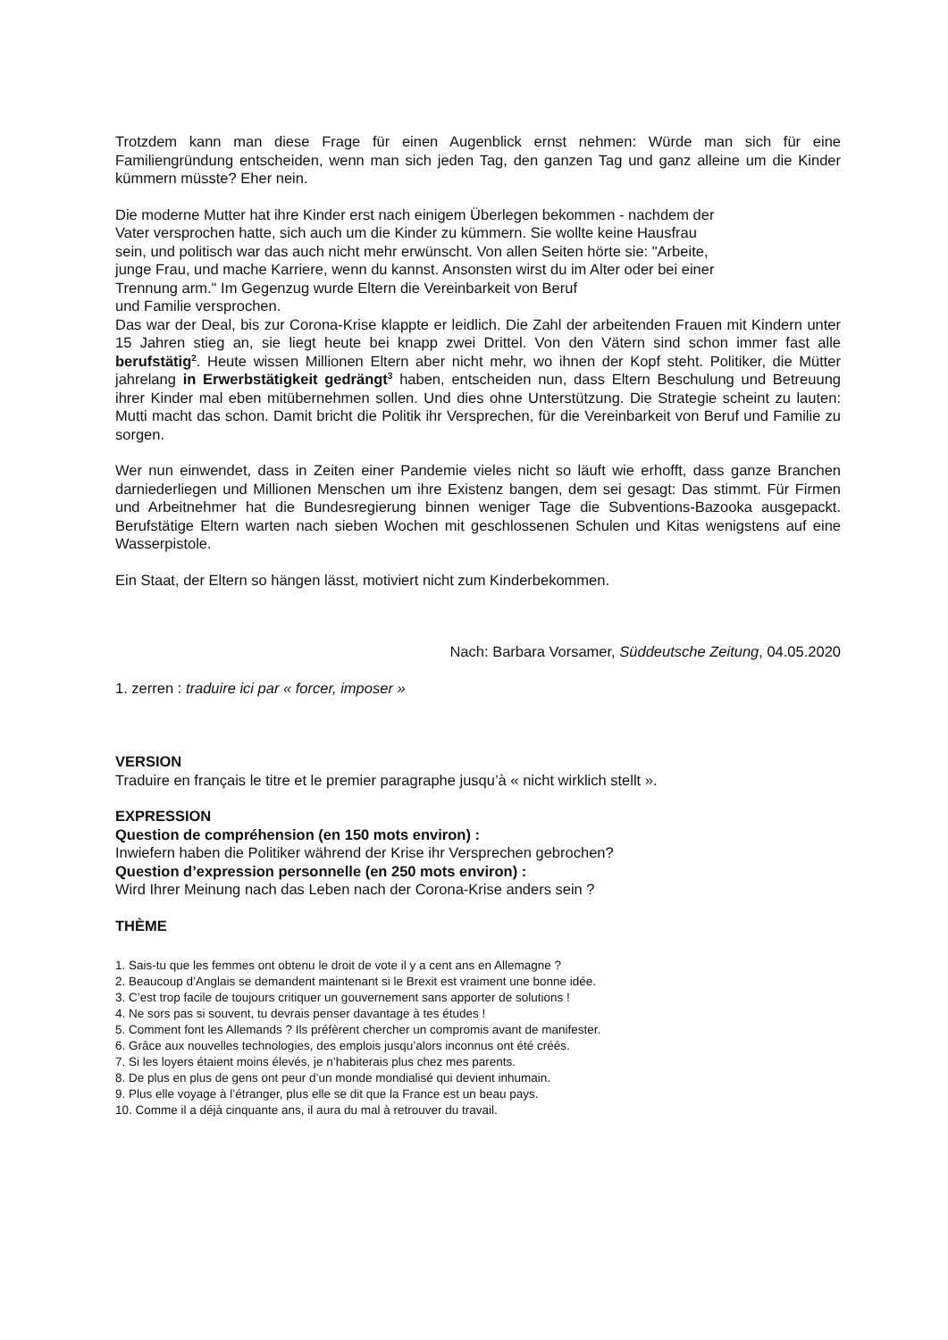Trotzdem kann man diese Frage für einen Augenblick ernst nehmen: Würde man sich für eine Familiengründung entscheiden, wenn man sich jeden Tag, den ganzen Tag und ganz alleine um die Kinder kümmern müsste? Eher nein.
Die moderne Mutter hat ihre Kinder erst nach einigem Überlegen bekommen - nachdem der
Vater versprochen hatte, sich auch um die Kinder zu kümmern. Sie wollte keine Hausfrau
sein, und politisch war das auch nicht mehr erwünscht. Von allen Seiten hörte sie: "Arbeite,
junge Frau, und mache Karriere, wenn du kannst. Ansonsten wirst du im Alter oder bei einer
Trennung arm." Im Gegenzug wurde Eltern die Vereinbarkeit von Beruf
und Familie versprochen.
Das war der Deal, bis zur Corona-Krise klappte er leidlich. Die Zahl der arbeitenden Frauen mit Kindern unter 15 Jahren stieg an, sie liegt heute bei knapp zwei Drittel. Von den Vätern sind schon immer fast alle berufstätig<sup>2</sup>. Heute wissen Millionen Eltern aber nicht mehr, wo ihnen der Kopf steht. Politiker, die Mütter jahrelang in Erwerbstätigkeit gedrängt<sup>3</sup> haben, entscheiden nun, dass Eltern Beschulung und Betreuung ihrer Kinder mal eben mitübernehmen sollen. Und dies ohne Unterstützung. Die Strategie scheint zu lauten: Mutti macht das schon. Damit bricht die Politik ihr Versprechen, für die Vereinbarkeit von Beruf und Familie zu sorgen.
Wer nun einwendet, dass in Zeiten einer Pandemie vieles nicht so läuft wie erhofft, dass ganze Branchen darniederliegen und Millionen Menschen um ihre Existenz bangen, dem sei gesagt: Das stimmt. Für Firmen und Arbeitnehmer hat die Bundesregierung binnen weniger Tage die Subventions-Bazooka ausgepackt. Berufstätige Eltern warten nach sieben Wochen mit geschlossenen Schulen und Kitas wenigstens auf eine Wasserpistole.
Ein Staat, der Eltern so hängen lässt, motiviert nicht zum Kinderbekommen.
Nach: Barbara Vorsamer, Süddeutsche Zeitung, 04.05.2020
1. zerren : traduire ici par « forcer, imposer »
VERSION
Traduire en français le titre et le premier paragraphe jusqu’à « nicht wirklich stellt ».
EXPRESSION
Question de compréhension (en 150 mots environ) :
Inwiefern haben die Politiker während der Krise ihr Versprechen gebrochen?
Question d’expression personnelle (en 250 mots environ) :
Wird Ihrer Meinung nach das Leben nach der Corona-Krise anders sein ?
THÈME
1. Sais-tu que les femmes ont obtenu le droit de vote il y a cent ans en Allemagne ?
2. Beaucoup d’Anglais se demandent maintenant si le Brexit est vraiment une bonne idée.
3. C’est trop facile de toujours critiquer un gouvernement sans apporter de solutions !
4. Ne sors pas si souvent, tu devrais penser davantage à tes études !
5. Comment font les Allemands ? Ils préfèrent chercher un compromis avant de manifester.
6. Grâce aux nouvelles technologies, des emplois jusqu’alors inconnus ont été créés.
7. Si les loyers étaient moins élevés, je n’habiterais plus chez mes parents.
8. De plus en plus de gens ont peur d’un monde mondialisé qui devient inhumain.
9. Plus elle voyage à l’étranger, plus elle se dit que la France est un beau pays.
10. Comme il a déjà cinquante ans, il aura du mal à retrouver du travail.